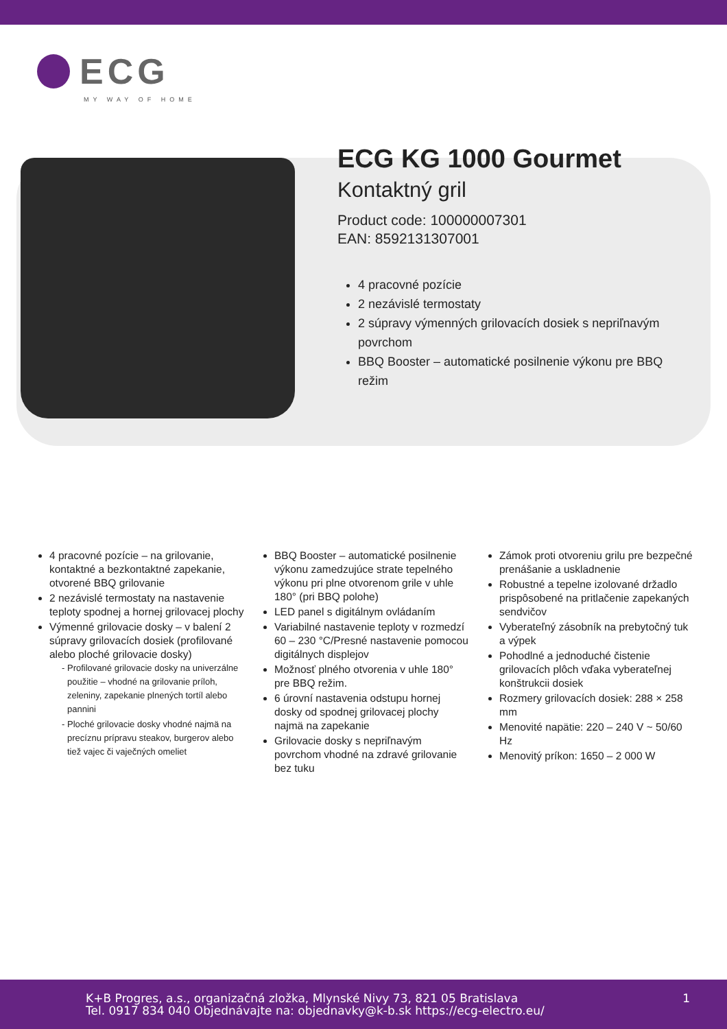ECG
MY WAY OF HOME
ECG KG 1000 Gourmet
Kontaktný gril
Product code: 100000007301
EAN: 8592131307001
4 pracovné pozície
2 nezávislé termostaty
2 súpravy výmenných grilovacích dosiek s nepriľnavým povrchom
BBQ Booster – automatické posilnenie výkonu pre BBQ režim
4 pracovné pozície – na grilovanie, kontaktné a bezkontaktné zapekanie, otvorené BBQ grilovanie
2 nezávislé termostaty na nastavenie teploty spodnej a hornej grilovacej plochy
Výmenné grilovacie dosky – v balení 2 súpravy grilovacích dosiek (profilované alebo ploché grilovacie dosky)
Profilované grilovacie dosky na univerzálne použitie – vhodné na grilovanie príloh, zeleniny, zapekanie plnených tortíl alebo pannini
Ploché grilovacie dosky vhodné najmä na precíznu prípravu steakov, burgerov alebo tiež vajec či vaječných omeliet
BBQ Booster – automatické posilnenie výkonu zamedzujúce strate tepelného výkonu pri plne otvorenom grile v uhle 180° (pri BBQ polohe)
LED panel s digitálnym ovládaním
Variabilné nastavenie teploty v rozmedzí 60 – 230 °C/Presné nastavenie pomocou digitálnych displejov
Možnosť plného otvorenia v uhle 180° pre BBQ režim.
6 úrovní nastavenia odstupu hornej dosky od spodnej grilovacej plochy najmä na zapekanie
Grilovacie dosky s nepriľnavým povrchom vhodné na zdravé grilovanie bez tuku
Zámok proti otvoreniu grilu pre bezpečné prenášanie a uskladnenie
Robustné a tepelne izolované držadlo prispôsobené na pritlačenie zapekaných sendvičov
Vyberateľný zásobník na prebytočný tuk a výpek
Pohodlné a jednoduché čistenie grilovacích plôch vďaka vyberateľnej konštrukcii dosiek
Rozmery grilovacích dosiek: 288 × 258 mm
Menovité napätie: 220 – 240 V ~ 50/60 Hz
Menovitý príkon: 1650 – 2 000 W
K+B Progres, a.s., organizačná zložka, Mlynské Nivy 73, 821 05 Bratislava
Tel. 0917 834 040 Objednávajte na: objednavky@k-b.sk https://ecg-electro.eu/
1